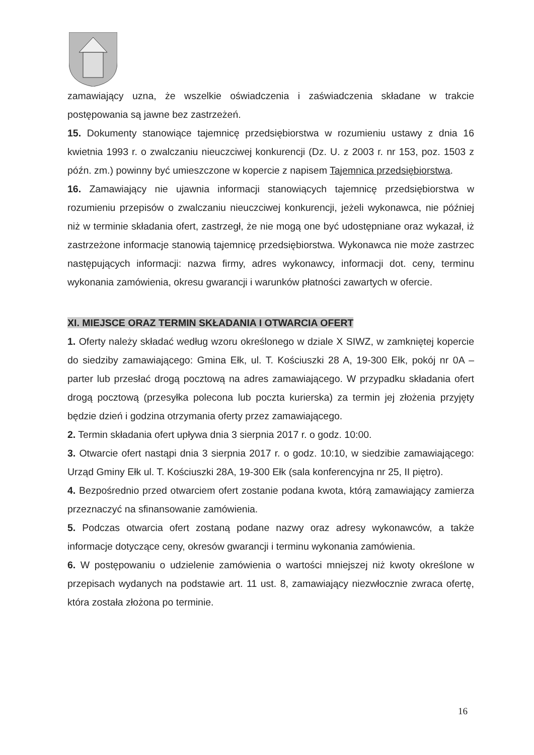zamawiający uzna, że wszelkie oświadczenia i zaświadczenia składane w trakcie postępowania są jawne bez zastrzeżeń.
15. Dokumenty stanowiące tajemnicę przedsiębiorstwa w rozumieniu ustawy z dnia 16 kwietnia 1993 r. o zwalczaniu nieuczciwej konkurencji (Dz. U. z 2003 r. nr 153, poz. 1503 z późn. zm.) powinny być umieszczone w kopercie z napisem Tajemnica przedsiębiorstwa.
16. Zamawiający nie ujawnia informacji stanowiących tajemnicę przedsiębiorstwa w rozumieniu przepisów o zwalczaniu nieuczciwej konkurencji, jeżeli wykonawca, nie później niż w terminie składania ofert, zastrzegł, że nie mogą one być udostępniane oraz wykazał, iż zastrzeżone informacje stanowią tajemnicę przedsiębiorstwa. Wykonawca nie może zastrzec następujących informacji: nazwa firmy, adres wykonawcy, informacji dot. ceny, terminu wykonania zamówienia, okresu gwarancji i warunków płatności zawartych w ofercie.
XI. MIEJSCE ORAZ TERMIN SKŁADANIA I OTWARCIA OFERT
1. Oferty należy składać według wzoru określonego w dziale X SIWZ, w zamkniętej kopercie do siedziby zamawiającego: Gmina Ełk, ul. T. Kościuszki 28 A, 19-300 Ełk, pokój nr 0A – parter lub przesłać drogą pocztową na adres zamawiającego. W przypadku składania ofert drogą pocztową (przesyłka polecona lub poczta kurierska) za termin jej złożenia przyjęty będzie dzień i godzina otrzymania oferty przez zamawiającego.
2. Termin składania ofert upływa dnia 3 sierpnia 2017 r. o godz. 10:00.
3. Otwarcie ofert nastąpi dnia 3 sierpnia 2017 r. o godz. 10:10, w siedzibie zamawiającego: Urząd Gminy Ełk ul. T. Kościuszki 28A, 19-300 Ełk (sala konferencyjna nr 25, II piętro).
4. Bezpośrednio przed otwarciem ofert zostanie podana kwota, którą zamawiający zamierza przeznaczyć na sfinansowanie zamówienia.
5. Podczas otwarcia ofert zostaną podane nazwy oraz adresy wykonawców, a także informacje dotyczące ceny, okresów gwarancji i terminu wykonania zamówienia.
6. W postępowaniu o udzielenie zamówienia o wartości mniejszej niż kwoty określone w przepisach wydanych na podstawie art. 11 ust. 8, zamawiający niezwłocznie zwraca ofertę, która została złożona po terminie.
16